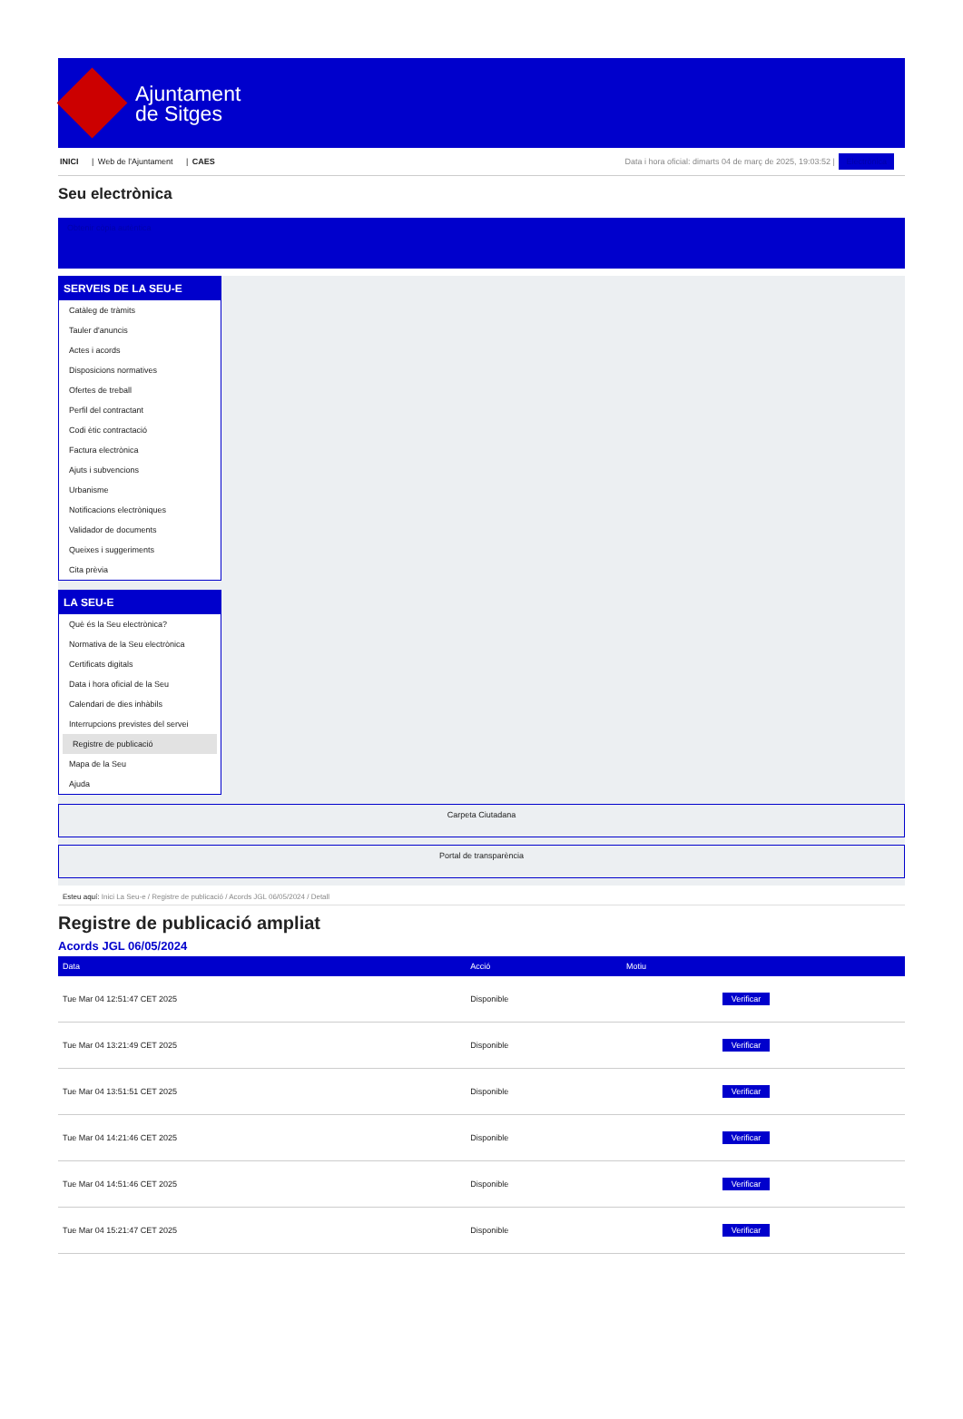Ajuntament
de Sitges
INICI | Web de l'Ajuntament | CAES
Data i hora oficial: dimarts 04 de març de 2025, 19:03:52 | Electrònica
Seu electrònica
Obtenir còpia autèntica
SERVEIS DE LA SEU-E
Catàleg de tràmits
Tauler d'anuncis
Actes i acords
Disposicions normatives
Ofertes de treball
Perfil del contractant
Codi ètic contractació
Factura electrònica
Ajuts i subvencions
Urbanisme
Notificacions electròniques
Validador de documents
Queixes i suggeriments
Cita prèvia
LA SEU-E
Què és la Seu electrònica?
Normativa de la Seu electrònica
Certificats digitals
Data i hora oficial de la Seu
Calendari de dies inhàbils
Interrupcions previstes del servei
Registre de publicació
Mapa de la Seu
Ajuda
Carpeta Ciutadana
Portal de transparència
Esteu aquí: Inici La Seu-e / Registre de publicació / Acords JGL 06/05/2024 / Detall
Registre de publicació ampliat
Acords JGL 06/05/2024
| Data | Acció | Motiu | |
| --- | --- | --- | --- |
| Tue Mar 04 12:51:47 CET 2025 | Disponible | | Verificar |
| Tue Mar 04 13:21:49 CET 2025 | Disponible | | Verificar |
| Tue Mar 04 13:51:51 CET 2025 | Disponible | | Verificar |
| Tue Mar 04 14:21:46 CET 2025 | Disponible | | Verificar |
| Tue Mar 04 14:51:46 CET 2025 | Disponible | | Verificar |
| Tue Mar 04 15:21:47 CET 2025 | Disponible | | Verificar |